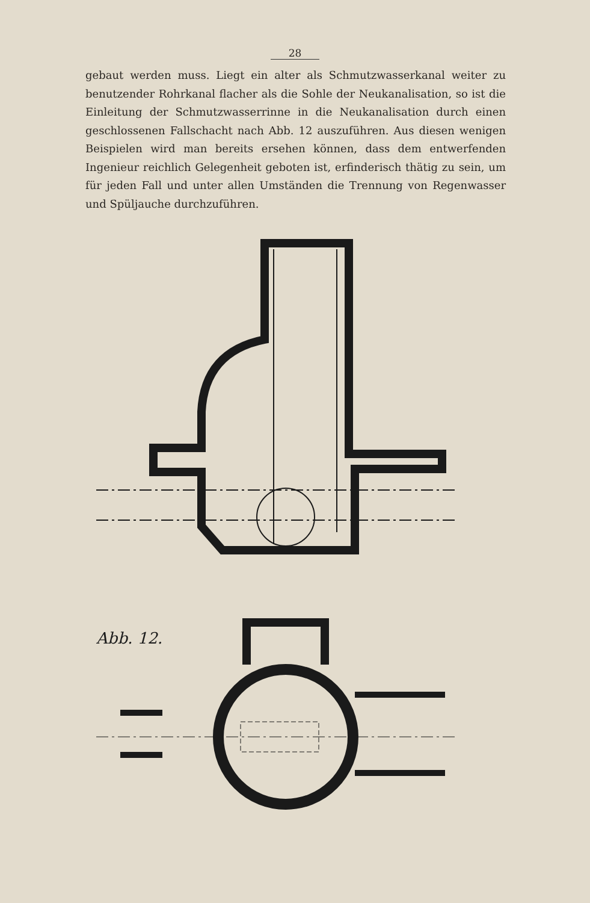28
gebaut werden muss. Liegt ein alter als Schmutzwasserkanal weiter zu benutzender Rohrkanal flacher als die Sohle der Neukanalisation, so ist die Einleitung der Schmutzwasserrinne in die Neukanalisation durch einen geschlossenen Fallschacht nach Abb. 12 auszuführen. Aus diesen wenigen Beispielen wird man bereits ersehen können, dass dem entwerfenden Ingenieur reichlich Gelegenheit geboten ist, erfinderisch thätig zu sein, um für jeden Fall und unter allen Umständen die Trennung von Regenwasser und Spüljauche durchzuführen.
Abb. 12.